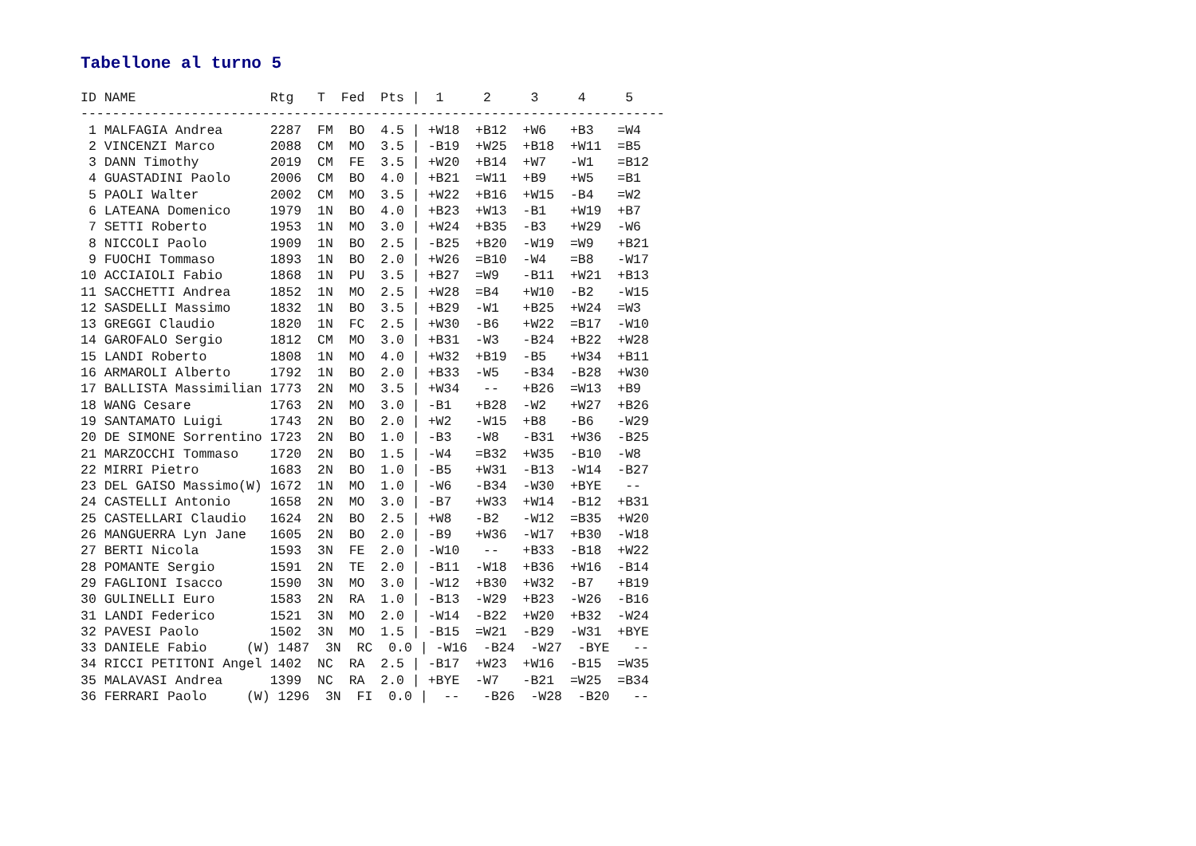Tabellone al turno 5
ID NAME                 Rtg   T  Fed  Pts |  1     2     3     4     5
--------------------------------------------------------------------------
 1 MALFAGIA Andrea      2287  FM  BO  4.5 | +W18  +B12  +W6   +B3   =W4
 2 VINCENZI Marco       2088  CM  MO  3.5 | -B19  +W25  +B18  +W11  =B5
 3 DANN Timothy         2019  CM  FE  3.5 | +W20  +B14  +W7   -W1   =B12
 4 GUASTADINI Paolo     2006  CM  BO  4.0 | +B21  =W11  +B9   +W5   =B1
 5 PAOLI Walter         2002  CM  MO  3.5 | +W22  +B16  +W15  -B4   =W2
 6 LATEANA Domenico     1979  1N  BO  4.0 | +B23  +W13  -B1   +W19  +B7
 7 SETTI Roberto        1953  1N  MO  3.0 | +W24  +B35  -B3   +W29  -W6
 8 NICCOLI Paolo        1909  1N  BO  2.5 | -B25  +B20  -W19  =W9   +B21
 9 FUOCHI Tommaso       1893  1N  BO  2.0 | +W26  =B10  -W4   =B8   -W17
10 ACCIAIOLI Fabio      1868  1N  PU  3.5 | +B27  =W9   -B11  +W21  +B13
11 SACCHETTI Andrea     1852  1N  MO  2.5 | +W28  =B4   +W10  -B2   -W15
12 SASDELLI Massimo     1832  1N  BO  3.5 | +B29  -W1   +B25  +W24  =W3
13 GREGGI Claudio       1820  1N  FC  2.5 | +W30  -B6   +W22  =B17  -W10
14 GAROFALO Sergio      1812  CM  MO  3.0 | +B31  -W3   -B24  +B22  +W28
15 LANDI Roberto        1808  1N  MO  4.0 | +W32  +B19  -B5   +W34  +B11
16 ARMAROLI Alberto     1792  1N  BO  2.0 | +B33  -W5   -B34  -B28  +W30
17 BALLISTA Massimilian 1773  2N  MO  3.5 | +W34   --   +B26  =W13  +B9
18 WANG Cesare          1763  2N  MO  3.0 | -B1   +B28  -W2   +W27  +B26
19 SANTAMATO Luigi      1743  2N  BO  2.0 | +W2   -W15  +B8   -B6   -W29
20 DE SIMONE Sorrentino 1723  2N  BO  1.0 | -B3   -W8   -B31  +W36  -B25
21 MARZOCCHI Tommaso    1720  2N  BO  1.5 | -W4   =B32  +W35  -B10  -W8
22 MIRRI Pietro         1683  2N  BO  1.0 | -B5   +W31  -B13  -W14  -B27
23 DEL GAISO Massimo(W) 1672  1N  MO  1.0 | -W6   -B34  -W30  +BYE   --
24 CASTELLI Antonio     1658  2N  MO  3.0 | -B7   +W33  +W14  -B12  +B31
25 CASTELLARI Claudio   1624  2N  BO  2.5 | +W8   -B2   -W12  =B35  +W20
26 MANGUERRA Lyn Jane   1605  2N  BO  2.0 | -B9   +W36  -W17  +B30  -W18
27 BERTI Nicola         1593  3N  FE  2.0 | -W10   --   +B33  -B18  +W22
28 POMANTE Sergio       1591  2N  TE  2.0 | -B11  -W18  +B36  +W16  -B14
29 FAGLIONI Isacco      1590  3N  MO  3.0 | -W12  +B30  +W32  -B7   +B19
30 GULINELLI Euro       1583  2N  RA  1.0 | -B13  -W29  +B23  -W26  -B16
31 LANDI Federico       1521  3N  MO  2.0 | -W14  -B22  +W20  +B32  -W24
32 PAVESI Paolo         1502  3N  MO  1.5 | -B15  =W21  -B29  -W31  +BYE
33 DANIELE Fabio     (W) 1487  3N  RC  0.0 | -W16  -B24  -W27  -BYE   --
34 RICCI PETITONI Angel 1402  NC  RA  2.5 | -B17  +W23  +W16  -B15  =W35
35 MALAVASI Andrea      1399  NC  RA  2.0 | +BYE  -W7   -B21  =W25  =B34
36 FERRARI Paolo     (W) 1296  3N  FI  0.0 |  --   -B26  -W28  -B20   --